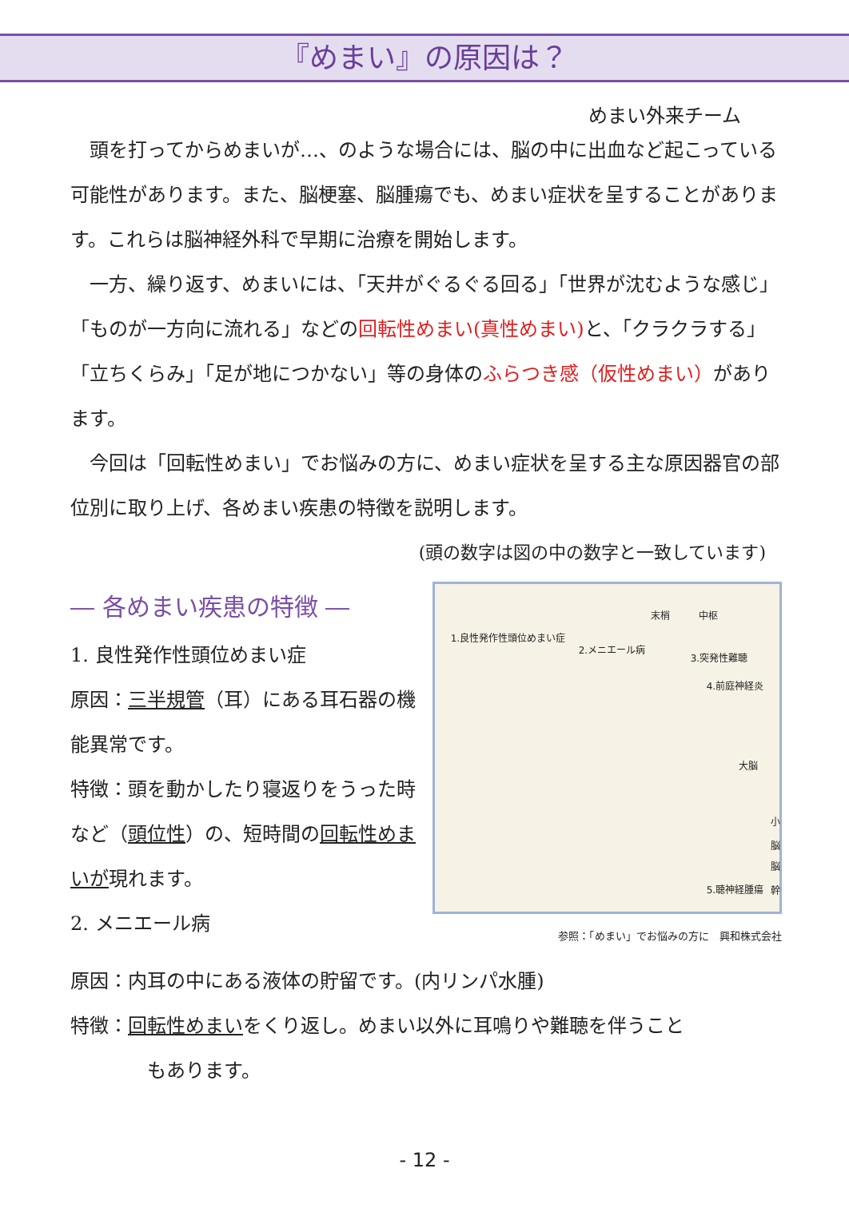『めまい』の原因は？
めまい外来チーム
頭を打ってからめまいが…、のような場合には、脳の中に出血など起こっている可能性があります。また、脳梗塞、脳腫瘍でも、めまい症状を呈することがあります。これらは脳神経外科で早期に治療を開始します。
一方、繰り返す、めまいには、「天井がぐるぐる回る」「世界が沈むような感じ」「ものが一方向に流れる」などの回転性めまい(真性めまい) と、「クラクラする」「立ちくらみ」「足が地につかない」等の身体のふらつき感（仮性めまい）があります。
今回は「回転性めまい」でお悩みの方に、めまい症状を呈する主な原因器官の部位別に取り上げ、各めまい疾患の特徴を説明します。
(頭の数字は図の中の数字と一致しています)
― 各めまい疾患の特徴 ―
1. 良性発作性頭位めまい症
原因：三半規管（耳）にある耳石器の機能異常です。
特徴：頭を動かしたり寝返りをうった時など（頭位性）の、短時間の回転性めまいが現れます。
2. メニエール病
末梢 中枢
1.良性発作性頭位めまい症
2.メニエール病
3.突発性難聴
4.前庭神経炎
大脳
小脳
脳幹
5.聴神経腫瘍
参照：「めまい」でお悩みの方に　興和株式会社
原因：内耳の中にある液体の貯留です。(内リンパ水腫)
特徴：回転性めまいをくり返し。めまい以外に耳鳴りや難聴を伴うこと
もあります。
- 12 -